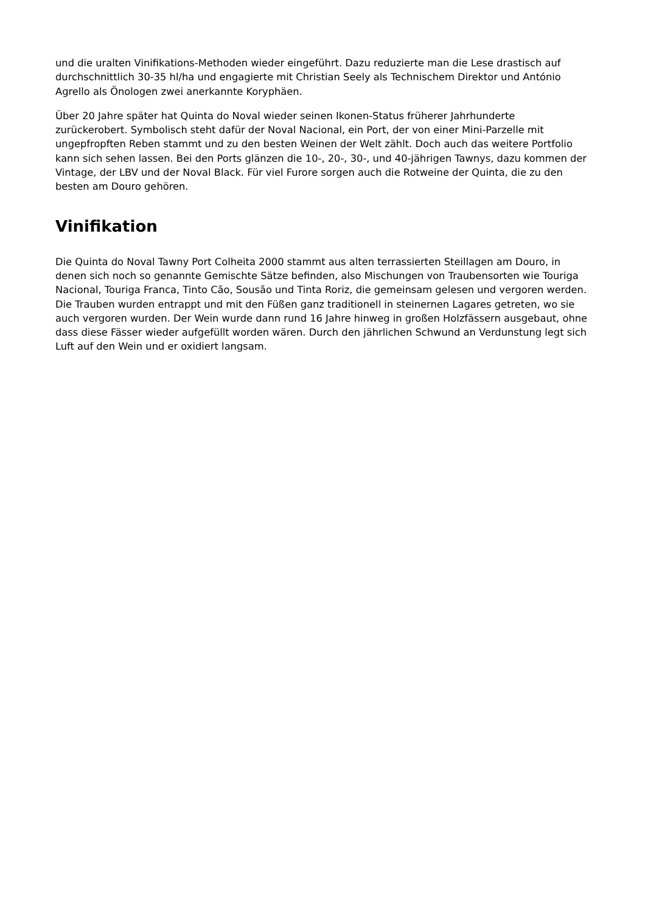und die uralten Vinifikations-Methoden wieder eingeführt. Dazu reduzierte man die Lese drastisch auf durchschnittlich 30-35 hl/ha und engagierte mit Christian Seely als Technischem Direktor und António Agrello als Önologen zwei anerkannte Koryphäen.
Über 20 Jahre später hat Quinta do Noval wieder seinen Ikonen-Status früherer Jahrhunderte zurückerobert. Symbolisch steht dafür der Noval Nacional, ein Port, der von einer Mini-Parzelle mit ungepfropften Reben stammt und zu den besten Weinen der Welt zählt. Doch auch das weitere Portfolio kann sich sehen lassen. Bei den Ports glänzen die 10-, 20-, 30-, und 40-jährigen Tawnys, dazu kommen der Vintage, der LBV und der Noval Black. Für viel Furore sorgen auch die Rotweine der Quinta, die zu den besten am Douro gehören.
Vinifikation
Die Quinta do Noval Tawny Port Colheita 2000 stammt aus alten terrassierten Steillagen am Douro, in denen sich noch so genannte Gemischte Sätze befinden, also Mischungen von Traubensorten wie Touriga Nacional, Touriga Franca, Tinto Cão, Sousão und Tinta Roriz, die gemeinsam gelesen und vergoren werden. Die Trauben wurden entrappt und mit den Füßen ganz traditionell in steinernen Lagares getreten, wo sie auch vergoren wurden. Der Wein wurde dann rund 16 Jahre hinweg in großen Holzfässern ausgebaut, ohne dass diese Fässer wieder aufgefüllt worden wären. Durch den jährlichen Schwund an Verdunstung legt sich Luft auf den Wein und er oxidiert langsam.